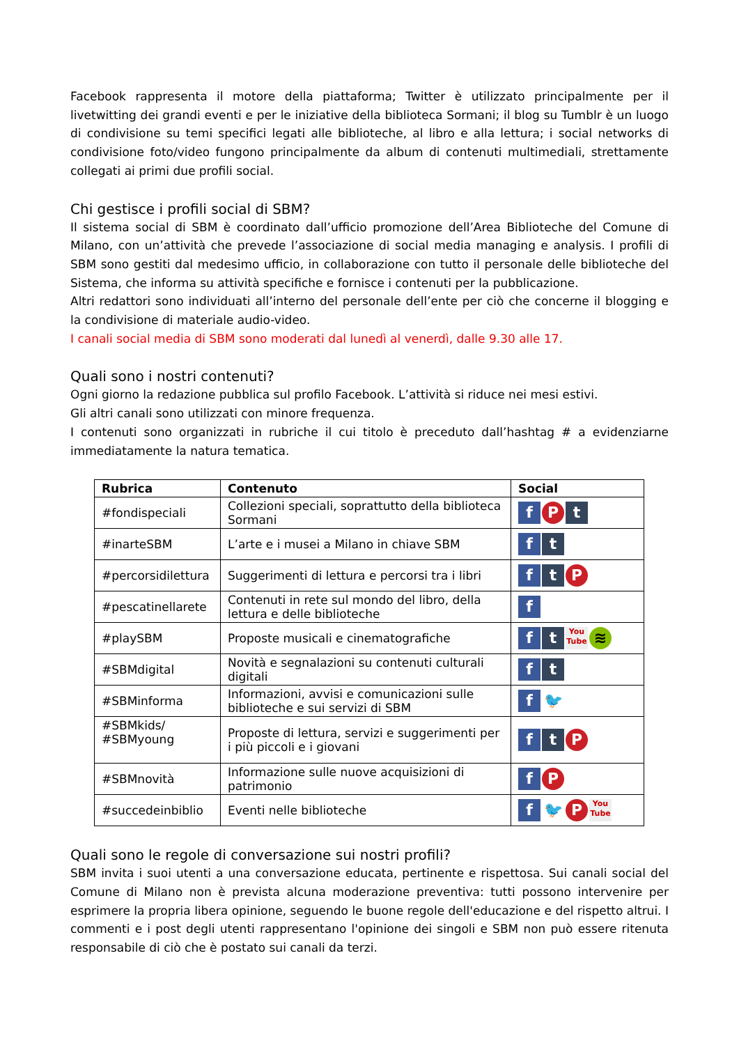Facebook rappresenta il motore della piattaforma; Twitter è utilizzato principalmente per il livetwitting dei grandi eventi e per le iniziative della biblioteca Sormani; il blog su Tumblr è un luogo di condivisione su temi specifici legati alle biblioteche, al libro e alla lettura; i social networks di condivisione foto/video fungono principalmente da album di contenuti multimediali, strettamente collegati ai primi due profili social.
Chi gestisce i profili social di SBM?
Il sistema social di SBM è coordinato dall’ufficio promozione dell’Area Biblioteche del Comune di Milano, con un’attività che prevede l’associazione di social media managing e analysis. I profili di SBM sono gestiti dal medesimo ufficio, in collaborazione con tutto il personale delle biblioteche del Sistema, che informa su attività specifiche e fornisce i contenuti per la pubblicazione.
Altri redattori sono individuati all’interno del personale dell’ente per ciò che concerne il blogging e la condivisione di materiale audio-video.
I canali social media di SBM sono moderati dal lunedì al venerdì, dalle 9.30 alle 17.
Quali sono i nostri contenuti?
Ogni giorno la redazione pubblica sul profilo Facebook. L’attività si riduce nei mesi estivi.
Gli altri canali sono utilizzati con minore frequenza.
I contenuti sono organizzati in rubriche il cui titolo è preceduto dall’hashtag # a evidenziarne immediatamente la natura tematica.
| Rubrica | Contenuto | Social |
| --- | --- | --- |
| #fondispeciali | Collezioni speciali, soprattutto della biblioteca Sormani | f P t |
| #inarteSBM | L’arte e i musei a Milano in chiave SBM | f t |
| #percorsidilettura | Suggerimenti di lettura e percorsi tra i libri | f t P |
| #pescatinellarete | Contenuti in rete sul mondo del libro, della lettura e delle biblioteche | f |
| #playSBM | Proposte musicali e cinematografiche | f t You Tube ≋ |
| #SBMdigital | Novità e segnalazioni su contenuti culturali digitali | f t |
| #SBMinforma | Informazioni, avvisi e comunicazioni sulle biblioteche e sui servizi di SBM | f 🐦 |
| #SBMkids/ #SBMyoung | Proposte di lettura, servizi e suggerimenti per i più piccoli e i giovani | f t P |
| #SBMnovità | Informazione sulle nuove acquisizioni di patrimonio | f P |
| #succedeinbiblio | Eventi nelle biblioteche | f 🐦 P You Tube |
Quali sono le regole di conversazione sui nostri profili?
SBM invita i suoi utenti a una conversazione educata, pertinente e rispettosa. Sui canali social del Comune di Milano non è prevista alcuna moderazione preventiva: tutti possono intervenire per esprimere la propria libera opinione, seguendo le buone regole dell'educazione e del rispetto altrui. I commenti e i post degli utenti rappresentano l'opinione dei singoli e SBM non può essere ritenuta responsabile di ciò che è postato sui canali da terzi.